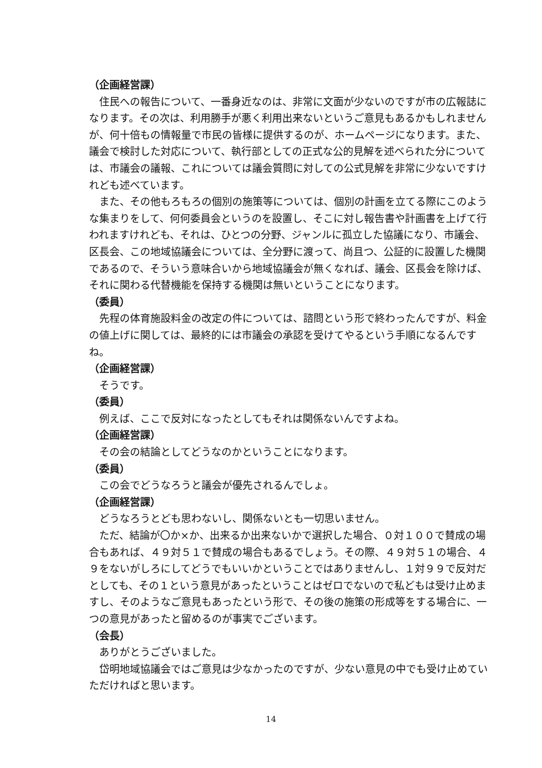（企画経営課）
住民への報告について、一番身近なのは、非常に文面が少ないのですが市の広報誌になります。その次は、利用勝手が悪く利用出来ないというご意見もあるかもしれませんが、何十倍もの情報量で市民の皆様に提供するのが、ホームページになります。また、議会で検討した対応について、執行部としての正式な公的見解を述べられた分については、市議会の議報、これについては議会質問に対しての公式見解を非常に少ないですけれども述べています。
また、その他もろもろの個別の施策等については、個別の計画を立てる際にこのような集まりをして、何何委員会というのを設置し、そこに対し報告書や計画書を上げて行われますけれども、それは、ひとつの分野、ジャンルに孤立した協議になり、市議会、区長会、この地域協議会については、全分野に渡って、尚且つ、公証的に設置した機関であるので、そういう意味合いから地域協議会が無くなれば、議会、区長会を除けば、それに関わる代替機能を保持する機関は無いということになります。
（委員）
先程の体育施設料金の改定の件については、諮問という形で終わったんですが、料金の値上げに関しては、最終的には市議会の承認を受けてやるという手順になるんですね。
（企画経営課）
そうです。
（委員）
例えば、ここで反対になったとしてもそれは関係ないんですよね。
（企画経営課）
その会の結論としてどうなのかということになります。
（委員）
この会でどうなろうと議会が優先されるんでしょ。
（企画経営課）
どうなろうとども思わないし、関係ないとも一切思いません。
ただ、結論が〇か×か、出来るか出来ないかで選択した場合、０対１００で賛成の場合もあれば、４９対５１で賛成の場合もあるでしょう。その際、４９対５１の場合、４９をないがしろにしてどうでもいいかということではありませんし、１対９９で反対だとしても、その１という意見があったということはゼロでないので私どもは受け止めますし、そのようなご意見もあったという形で、その後の施策の形成等をする場合に、一つの意見があったと留めるのが事実でございます。
（会長）
ありがとうございました。
岱明地域協議会ではご意見は少なかったのですが、少ない意見の中でも受け止めていただければと思います。
14